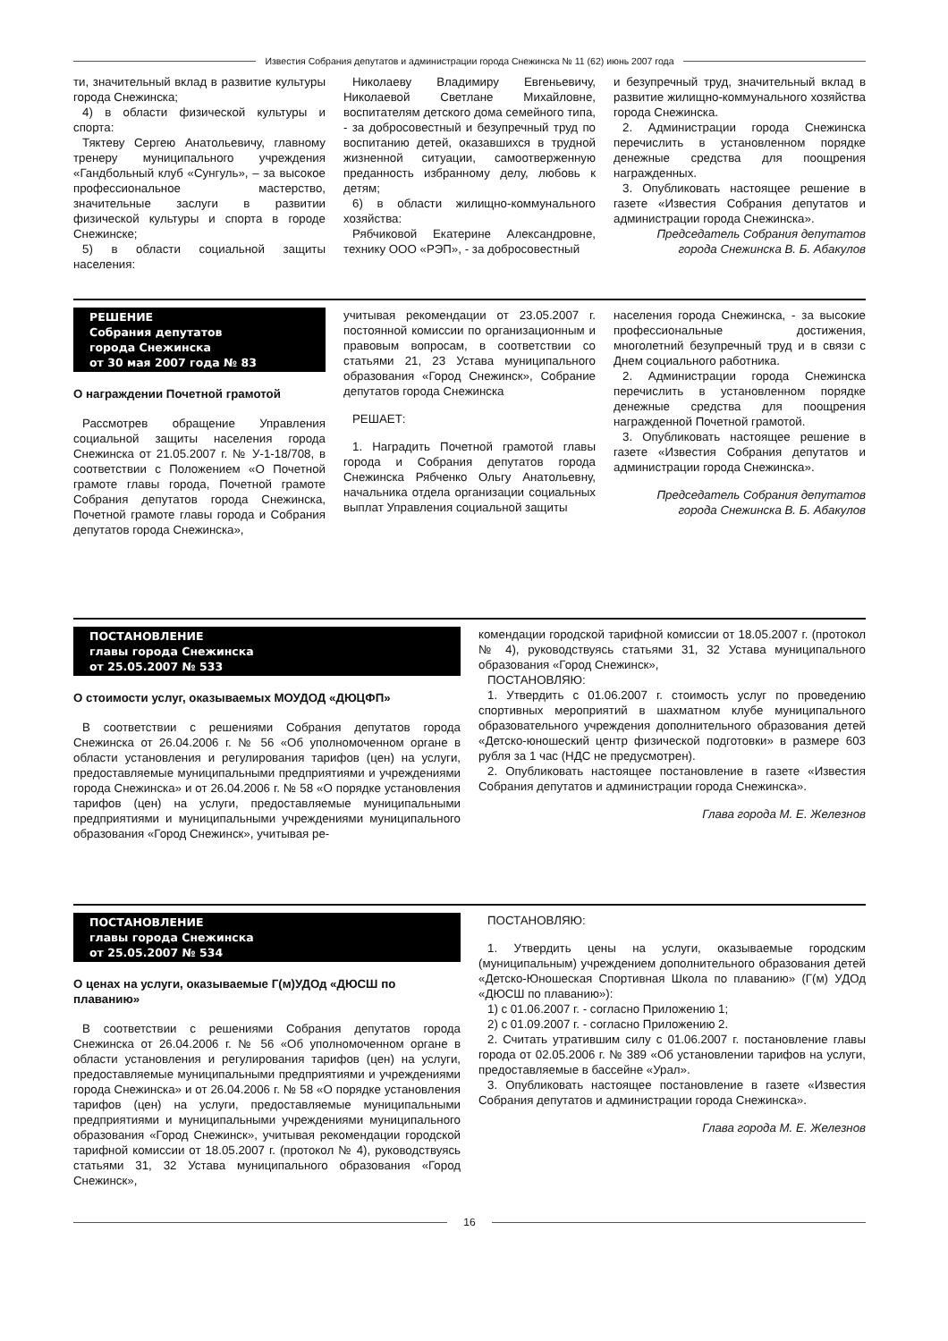Известия Собрания депутатов и администрации города Снежинска № 11 (62) июнь 2007 года
ти, значительный вклад в развитие культуры города Снежинска;
4) в области физической культуры и спорта:
Тяктеву Сергею Анатольевичу, главному тренеру муниципального учреждения «Гандбольный клуб «Сунгуль», – за высокое профессиональное мастерство, значительные заслуги в развитии физической культуры и спорта в городе Снежинске;
5) в области социальной защиты населения:
Николаеву Владимиру Евгеньевичу, Николаевой Светлане Михайловне, воспитателям детского дома семейного типа, - за добросовестный и безупречный труд по воспитанию детей, оказавшихся в трудной жизненной ситуации, самоотверженную преданность избранному делу, любовь к детям;
6) в области жилищно-коммунального хозяйства:
Рябчиковой Екатерине Александровне, технику ООО «РЭП», - за добросовестный
и безупречный труд, значительный вклад в развитие жилищно-коммунального хозяйства города Снежинска.
2. Администрации города Снежинска перечислить в установленном порядке денежные средства для поощрения награжденных.
3. Опубликовать настоящее решение в газете «Известия Собрания депутатов и администрации города Снежинска».
Председатель Собрания депутатов
города Снежинска В. Б. Абакулов
РЕШЕНИЕ
Собрания депутатов
города Снежинска
от 30 мая 2007 года № 83
О награждении Почетной грамотой
Рассмотрев обращение Управления социальной защиты населения города Снежинска от 21.05.2007 г. № У-1-18/708, в соответствии с Положением «О Почетной грамоте главы города, Почетной грамоте Собрания депутатов города Снежинска, Почетной грамоте главы города и Собрания депутатов города Снежинска»,
учитывая рекомендации от 23.05.2007 г. постоянной комиссии по организационным и правовым вопросам, в соответствии со статьями 21, 23 Устава муниципального образования «Город Снежинск», Собрание депутатов города Снежинска
РЕШАЕТ:
1. Наградить Почетной грамотой главы города и Собрания депутатов города Снежинска Рябченко Ольгу Анатольевну, начальника отдела организации социальных выплат Управления социальной защиты
населения города Снежинска, - за высокие профессиональные достижения, многолетний безупречный труд и в связи с Днем социального работника.
2. Администрации города Снежинска перечислить в установленном порядке денежные средства для поощрения награжденной Почетной грамотой.
3. Опубликовать настоящее решение в газете «Известия Собрания депутатов и администрации города Снежинска».
Председатель Собрания депутатов
города Снежинска В. Б. Абакулов
ПОСТАНОВЛЕНИЕ
главы города Снежинска
от 25.05.2007 № 533
О стоимости услуг, оказываемых МОУДОД «ДЮЦФП»
В соответствии с решениями Собрания депутатов города Снежинска от 26.04.2006 г. № 56 «Об уполномоченном органе в области установления и регулирования тарифов (цен) на услуги, предоставляемые муниципальными предприятиями и учреждениями города Снежинска» и от 26.04.2006 г. № 58 «О порядке установления тарифов (цен) на услуги, предоставляемые муниципальными предприятиями и муниципальными учреждениями муниципального образования «Город Снежинск», учитывая ре-
комендации городской тарифной комиссии от 18.05.2007 г. (протокол № 4), руководствуясь статьями 31, 32 Устава муниципального образования «Город Снежинск»,
ПОСТАНОВЛЯЮ:
1. Утвердить с 01.06.2007 г. стоимость услуг по проведению спортивных мероприятий в шахматном клубе муниципального образовательного учреждения дополнительного образования детей «Детско-юношеский центр физической подготовки» в размере 603 рубля за 1 час (НДС не предусмотрен).
2. Опубликовать настоящее постановление в газете «Известия Собрания депутатов и администрации города Снежинска».
Глава города М. Е. Железнов
ПОСТАНОВЛЕНИЕ
главы города Снежинска
от 25.05.2007 № 534
О ценах на услуги, оказываемые Г(м)УДОд «ДЮСШ по плаванию»
В соответствии с решениями Собрания депутатов города Снежинска от 26.04.2006 г. № 56 «Об уполномоченном органе в области установления и регулирования тарифов (цен) на услуги, предоставляемые муниципальными предприятиями и учреждениями города Снежинска» и от 26.04.2006 г. № 58 «О порядке установления тарифов (цен) на услуги, предоставляемые муниципальными предприятиями и муниципальными учреждениями муниципального образования «Город Снежинск», учитывая рекомендации городской тарифной комиссии от 18.05.2007 г. (протокол № 4), руководствуясь статьями 31, 32 Устава муниципального образования «Город Снежинск»,
ПОСТАНОВЛЯЮ:
1. Утвердить цены на услуги, оказываемые городским (муниципальным) учреждением дополнительного образования детей «Детско-Юношеская Спортивная Школа по плаванию» (Г(м) УДОд «ДЮСШ по плаванию»):
1) с 01.06.2007 г. - согласно Приложению 1;
2) с 01.09.2007 г. - согласно Приложению 2.
2. Считать утратившим силу с 01.06.2007 г. постановление главы города от 02.05.2006 г. № 389 «Об установлении тарифов на услуги, предоставляемые в бассейне «Урал».
3. Опубликовать настоящее постановление в газете «Известия Собрания депутатов и администрации города Снежинска».
Глава города М. Е. Железнов
16